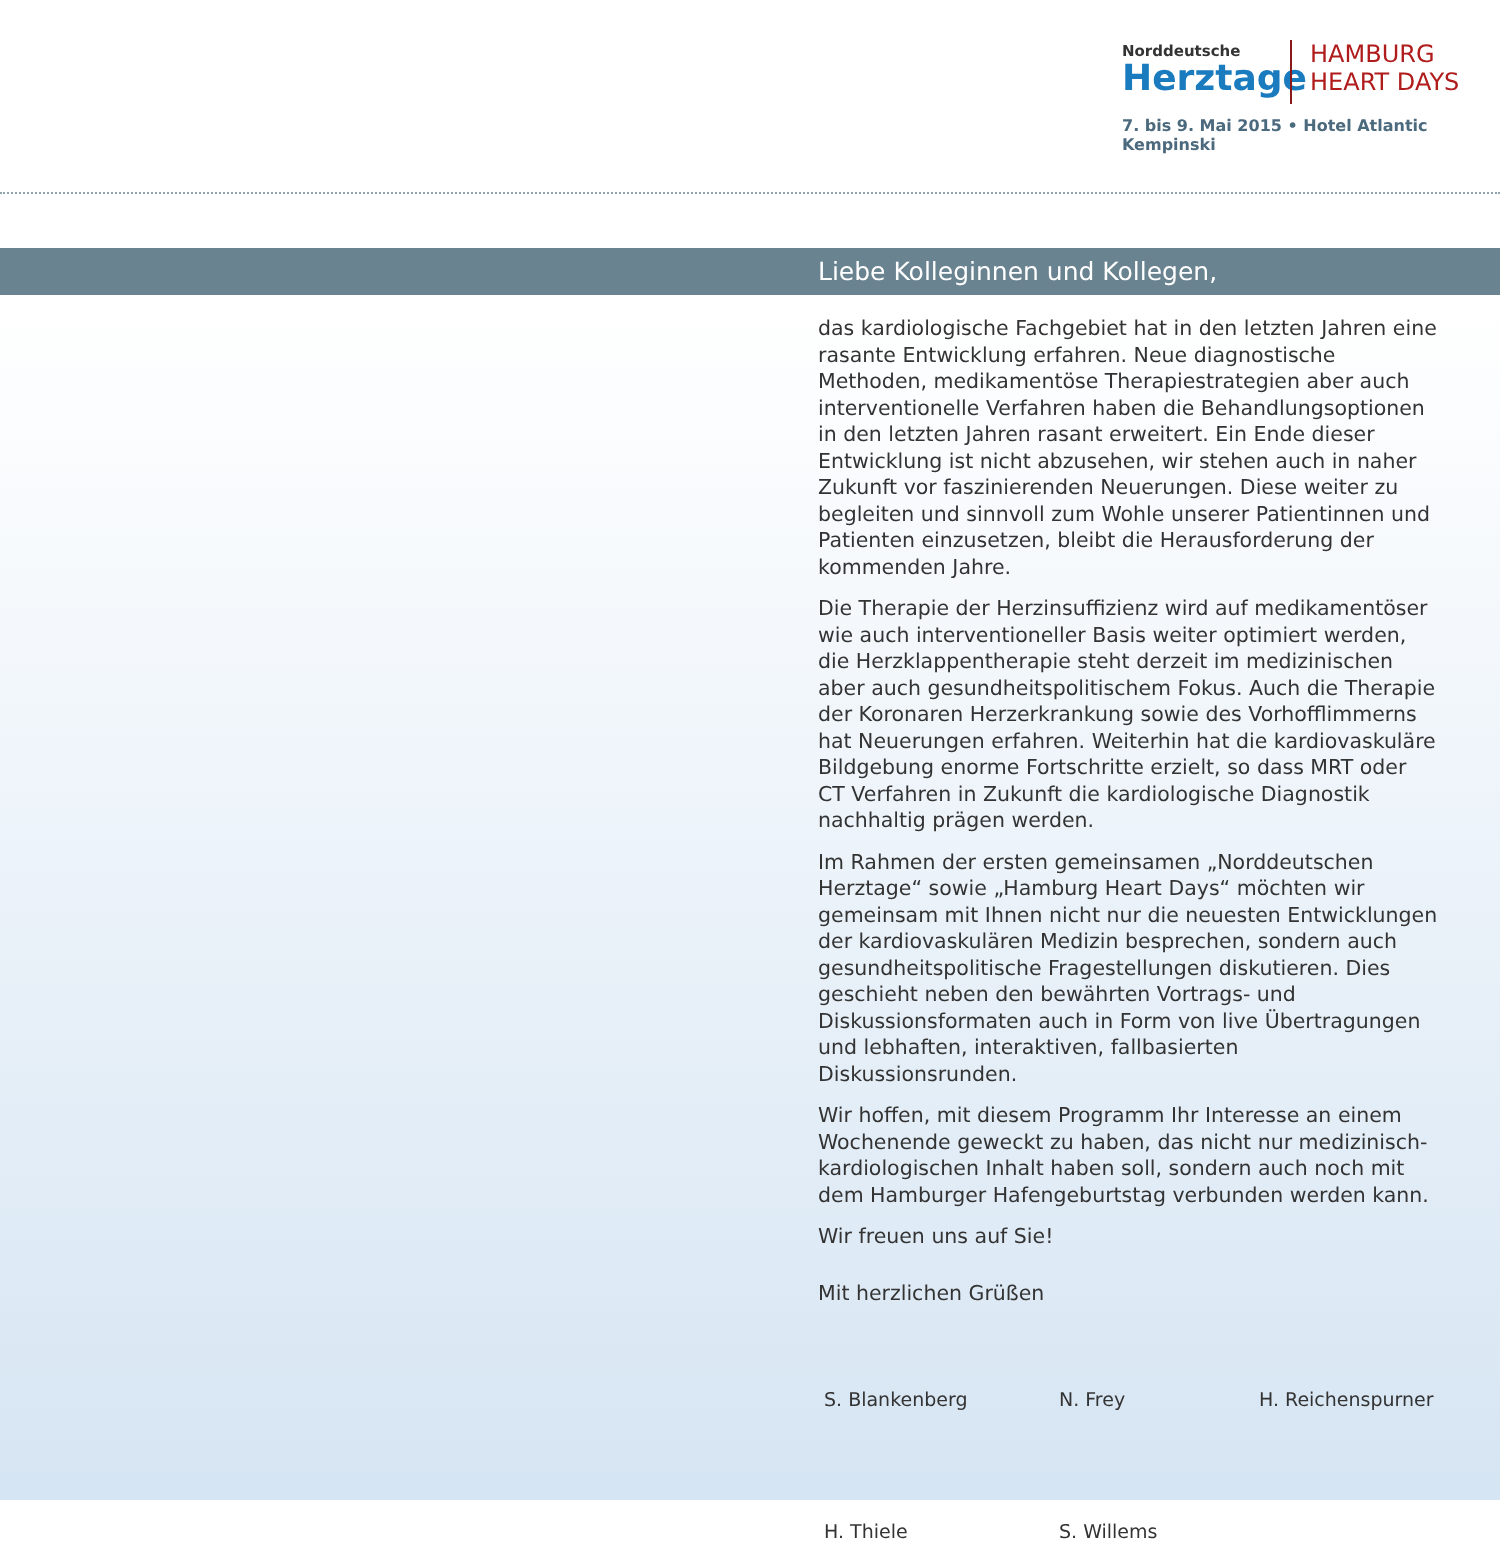Norddeutsche
Herztage
HAMBURG
HEART DAYS
7. bis 9. Mai 2015 • Hotel Atlantic Kempinski
Liebe Kolleginnen und Kollegen,
das kardiologische Fachgebiet hat in den letzten Jahren eine rasante Entwicklung erfahren. Neue diagnostische Methoden, medikamentöse Therapiestrategien aber auch interventionelle Verfahren haben die Behandlungsoptionen in den letzten Jahren rasant erweitert. Ein Ende dieser Entwicklung ist nicht abzusehen, wir stehen auch in naher Zukunft vor faszinierenden Neuerungen. Diese weiter zu begleiten und sinnvoll zum Wohle unserer Patientinnen und Patienten einzusetzen, bleibt die Herausforderung der kommenden Jahre.
Die Therapie der Herzinsuffizienz wird auf medikamentöser wie auch interventioneller Basis weiter optimiert werden, die Herzklappentherapie steht derzeit im medizinischen aber auch gesundheitspolitischem Fokus. Auch die Therapie der Koronaren Herzerkrankung sowie des Vorhofflimmerns hat Neuerungen erfahren. Weiterhin hat die kardiovaskuläre Bildgebung enorme Fortschritte erzielt, so dass MRT oder CT Verfahren in Zukunft die kardiologische Diagnostik nachhaltig prägen werden.
Im Rahmen der ersten gemeinsamen „Norddeutschen Herztage“ sowie „Hamburg Heart Days“ möchten wir gemeinsam mit Ihnen nicht nur die neuesten Entwicklungen der kardiovaskulären Medizin besprechen, sondern auch gesundheitspolitische Fragestellungen diskutieren. Dies geschieht neben den bewährten Vortrags- und Diskussionsformaten auch in Form von live Übertragungen und lebhaften, interaktiven, fallbasierten Diskussionsrunden.
Wir hoffen, mit diesem Programm Ihr Interesse an einem Wochenende geweckt zu haben, das nicht nur medizinisch-kardiologischen Inhalt haben soll, sondern auch noch mit dem Hamburger Hafengeburtstag verbunden werden kann.
Wir freuen uns auf Sie!
Mit herzlichen Grüßen
S. Blankenberg
N. Frey
H. Reichenspurner
H. Thiele
S. Willems